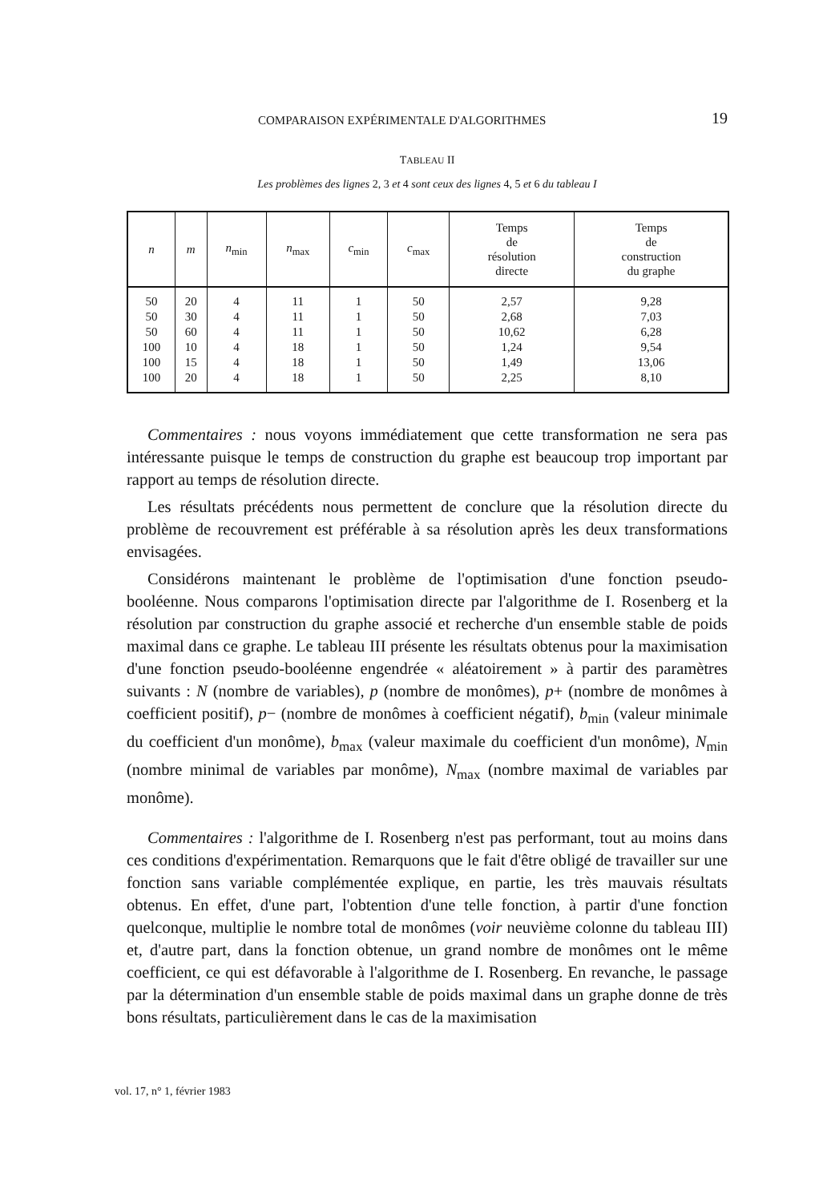COMPARAISON EXPÉRIMENTALE D'ALGORITHMES 19
TABLEAU II
Les problèmes des lignes 2, 3 et 4 sont ceux des lignes 4, 5 et 6 du tableau I
| n | m | n<sub>min</sub> | n<sub>max</sub> | c<sub>min</sub> | c<sub>max</sub> | Temps de résolution directe | Temps de construction du graphe |
| --- | --- | --- | --- | --- | --- | --- | --- |
| 50 | 20 | 4 | 11 | 1 | 50 | 2,57 | 9,28 |
| 50 | 30 | 4 | 11 | 1 | 50 | 2,68 | 7,03 |
| 50 | 60 | 4 | 11 | 1 | 50 | 10,62 | 6,28 |
| 100 | 10 | 4 | 18 | 1 | 50 | 1,24 | 9,54 |
| 100 | 15 | 4 | 18 | 1 | 50 | 1,49 | 13,06 |
| 100 | 20 | 4 | 18 | 1 | 50 | 2,25 | 8,10 |
Commentaires : nous voyons immédiatement que cette transformation ne sera pas intéressante puisque le temps de construction du graphe est beaucoup trop important par rapport au temps de résolution directe.
Les résultats précédents nous permettent de conclure que la résolution directe du problème de recouvrement est préférable à sa résolution après les deux transformations envisagées.
Considérons maintenant le problème de l'optimisation d'une fonction pseudo-booléenne. Nous comparons l'optimisation directe par l'algorithme de I. Rosenberg et la résolution par construction du graphe associé et recherche d'un ensemble stable de poids maximal dans ce graphe. Le tableau III présente les résultats obtenus pour la maximisation d'une fonction pseudo-booléenne engendrée « aléatoirement » à partir des paramètres suivants : N (nombre de variables), p (nombre de monômes), p+ (nombre de monômes à coefficient positif), p− (nombre de monômes à coefficient négatif), b<sub>min</sub> (valeur minimale du coefficient d'un monôme), b<sub>max</sub> (valeur maximale du coefficient d'un monôme), N<sub>min</sub> (nombre minimal de variables par monôme), N<sub>max</sub> (nombre maximal de variables par monôme).
Commentaires : l'algorithme de I. Rosenberg n'est pas performant, tout au moins dans ces conditions d'expérimentation. Remarquons que le fait d'être obligé de travailler sur une fonction sans variable complémentée explique, en partie, les très mauvais résultats obtenus. En effet, d'une part, l'obtention d'une telle fonction, à partir d'une fonction quelconque, multiplie le nombre total de monômes (voir neuvième colonne du tableau III) et, d'autre part, dans la fonction obtenue, un grand nombre de monômes ont le même coefficient, ce qui est défavorable à l'algorithme de I. Rosenberg. En revanche, le passage par la détermination d'un ensemble stable de poids maximal dans un graphe donne de très bons résultats, particulièrement dans le cas de la maximisation
vol. 17, n° 1, février 1983